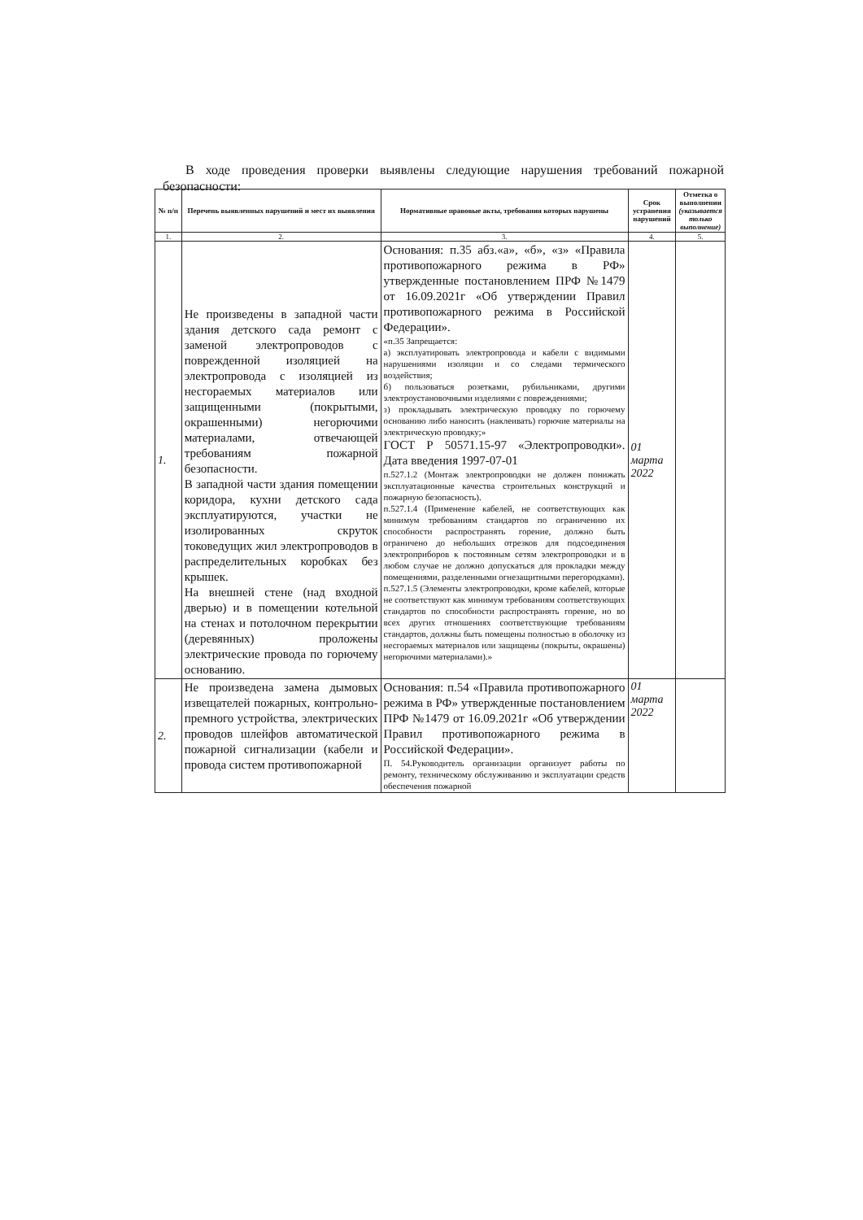В ходе проведения проверки выявлены следующие нарушения требований пожарной безопасности:
| № п/п | Перечень выявленных нарушений и мест их выявления | Нормативные правовые акты, требования которых нарушены | Срок устранения нарушений | Отметка о выполнении (указывается только выполнение) |
| --- | --- | --- | --- | --- |
| 1. | 2. | 3. | 4. | 5. |
| 1. | Не произведены в западной части здания детского сада ремонт с заменой электропроводов с поврежденной изоляцией на электропровода с изоляцией из несгораемых материалов или защищенными (покрытыми, окрашенными) негорючими материалами, отвечающей требованиям пожарной безопасности. В западной части здания помещении коридора, кухни детского сада эксплуатируются, участки не изолированных скруток токоведущих жил электропроводов в распределительных коробках без крышек. На внешней стене (над входной дверью) и в помещении котельной на стенах и потолочном перекрытии (деревянных) проложены электрические провода по горючему основанию. | Основания: п.35 абз.«а», «б», «з» «Правила противопожарного режима в РФ» утвержденные постановлением ПРФ №1479 от 16.09.2021г «Об утверждении Правил противопожарного режима в Российской Федерации». «п.35 Запрещается: а) эксплуатировать электропровода и кабели с видимыми нарушениями изоляции и со следами термического воздействия; б) пользоваться розетками, рубильниками, другими электроустановочными изделиями с повреждениями; з) прокладывать электрическую проводку по горючему основанию либо наносить (наклеивать) горючие материалы на электрическую проводку;» ГОСТ Р 50571.15-97 «Электропроводки». Дата введения 1997-07-01 п.527.1.2 (Монтаж электропроводки не должен понижать эксплуатационные качества строительных конструкций и пожарную безопасность). п.527.1.4 (Применение кабелей, не соответствующих как минимум требованиям стандартов по ограничению их способности распространять горение, должно быть ограничено до небольших отрезков для подсоединения электроприборов к постоянным сетям электропроводки и в любом случае не должно допускаться для прокладки между помещениями, разделенными огнезащитными перегородками). п.527.1.5 (Элементы электропроводки, кроме кабелей, которые не соответствуют как минимум требованиям соответствующих стандартов по способности распространять горение, но во всех других отношениях соответствующие требованиям стандартов, должны быть помещены полностью в оболочку из несгораемых материалов или защищены (покрыты, окрашены) негорючими материалами).» | 01 марта 2022 | |
| 2. | Не произведена замена дымовых извещателей пожарных, контрольно-премного устройства, электрических проводов шлейфов автоматической пожарной сигнализации (кабели и провода систем противопожарной | Основания: п.54 «Правила противопожарного режима в РФ» утвержденные постановлением ПРФ №1479 от 16.09.2021г «Об утверждении Правил противопожарного режима в Российской Федерации». П. 54.Руководитель организации организует работы по ремонту, техническому обслуживанию и эксплуатации средств обеспечения пожарной | 01 марта 2022 | |